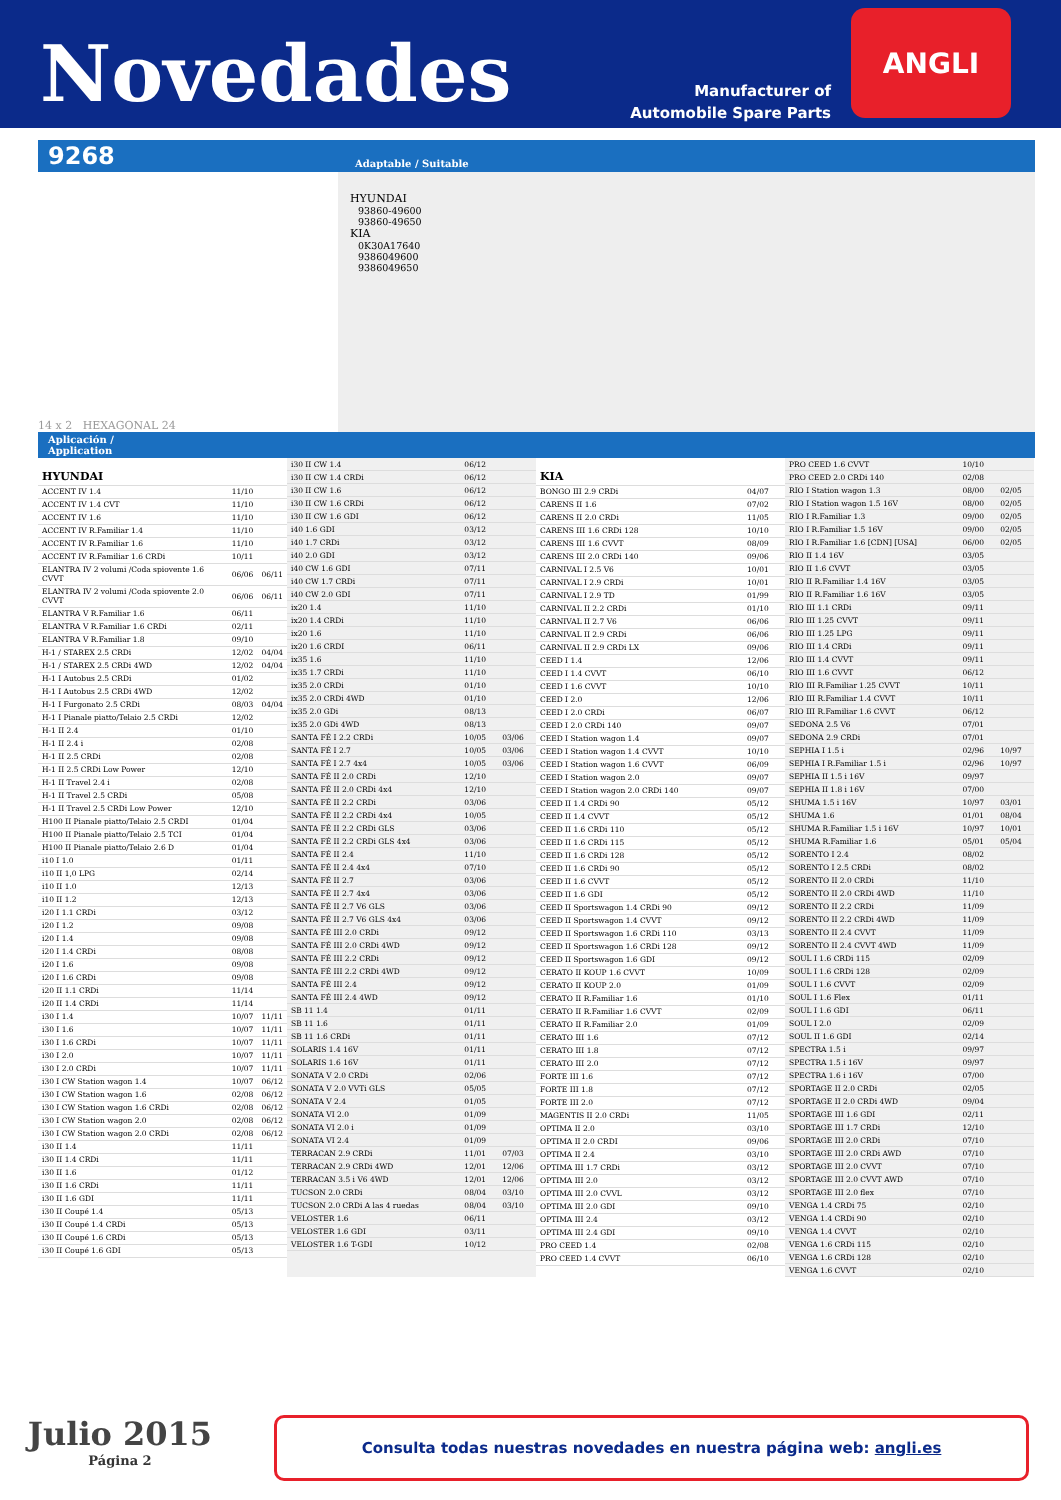Novedades
Manufacturer of
Automobile Spare Parts
ANGLI
9268
Adaptable / Suitable
14 x 2 HEXAGONAL 24
HYUNDAI
93860-49600
93860-49650
KIA
0K30A17640
9386049600
9386049650
Aplicación /
Application
| HYUNDAI | | |
| ACCENT IV 1.4 | 11/10 | |
| ACCENT IV 1.4 CVT | 11/10 | |
| ACCENT IV 1.6 | 11/10 | |
| ACCENT IV R.Familiar 1.4 | 11/10 | |
| ACCENT IV R.Familiar 1.6 | 11/10 | |
| ACCENT IV R.Familiar 1.6 CRDi | 10/11 | |
| ELANTRA IV 2 volumi /Coda spiovente 1.6 CVVT | 06/06 | 06/11 |
| ELANTRA IV 2 volumi /Coda spiovente 2.0 CVVT | 06/06 | 06/11 |
| ELANTRA V R.Familiar 1.6 | 06/11 | |
| ELANTRA V R.Familiar 1.6 CRDi | 02/11 | |
| ELANTRA V R.Familiar 1.8 | 09/10 | |
| H-1 / STAREX 2.5 CRDi | 12/02 | 04/04 |
| H-1 / STAREX 2.5 CRDi 4WD | 12/02 | 04/04 |
| H-1 I Autobus 2.5 CRDi | 01/02 | |
| H-1 I Autobus 2.5 CRDi 4WD | 12/02 | |
| H-1 I Furgonato 2.5 CRDi | 08/03 | 04/04 |
| H-1 I Pianale piatto/Telaio 2.5 CRDi | 12/02 | |
| H-1 II 2.4 | 01/10 | |
| H-1 II 2.4 i | 02/08 | |
| H-1 II 2.5 CRDi | 02/08 | |
| H-1 II 2.5 CRDi Low Power | 12/10 | |
| H-1 II Travel 2.4 i | 02/08 | |
| H-1 II Travel 2.5 CRDi | 05/08 | |
| H-1 II Travel 2.5 CRDi Low Power | 12/10 | |
| H100 II Pianale piatto/Telaio 2.5 CRDI | 01/04 | |
| H100 II Pianale piatto/Telaio 2.5 TCI | 01/04 | |
| H100 II Pianale piatto/Telaio 2.6 D | 01/04 | |
| i10 I 1.0 | 01/11 | |
| i10 II 1,0 LPG | 02/14 | |
| i10 II 1.0 | 12/13 | |
| i10 II 1.2 | 12/13 | |
| i20 I 1.1 CRDi | 03/12 | |
| i20 I 1.2 | 09/08 | |
| i20 I 1.4 | 09/08 | |
| i20 I 1.4 CRDi | 08/08 | |
| i20 I 1.6 | 09/08 | |
| i20 I 1.6 CRDi | 09/08 | |
| i20 II 1.1 CRDi | 11/14 | |
| i20 II 1.4 CRDi | 11/14 | |
| i30 I 1.4 | 10/07 | 11/11 |
| i30 I 1.6 | 10/07 | 11/11 |
| i30 I 1.6 CRDi | 10/07 | 11/11 |
| i30 I 2.0 | 10/07 | 11/11 |
| i30 I 2.0 CRDi | 10/07 | 11/11 |
| i30 I CW Station wagon 1.4 | 10/07 | 06/12 |
| i30 I CW Station wagon 1.6 | 02/08 | 06/12 |
| i30 I CW Station wagon 1.6 CRDi | 02/08 | 06/12 |
| i30 I CW Station wagon 2.0 | 02/08 | 06/12 |
| i30 I CW Station wagon 2.0 CRDi | 02/08 | 06/12 |
| i30 II 1.4 | 11/11 | |
| i30 II 1.4 CRDi | 11/11 | |
| i30 II 1.6 | 01/12 | |
| i30 II 1.6 CRDi | 11/11 | |
| i30 II 1.6 GDI | 11/11 | |
| i30 II Coupé 1.4 | 05/13 | |
| i30 II Coupé 1.4 CRDi | 05/13 | |
| i30 II Coupé 1.6 CRDi | 05/13 | |
| i30 II Coupé 1.6 GDI | 05/13 | |
| i30 II CW 1.4 | 06/12 | |
| i30 II CW 1.4 CRDi | 06/12 | |
| i30 II CW 1.6 | 06/12 | |
| i30 II CW 1.6 CRDi | 06/12 | |
| i30 II CW 1.6 GDI | 06/12 | |
| i40 1.6 GDI | 03/12 | |
| i40 1.7 CRDi | 03/12 | |
| i40 2.0 GDI | 03/12 | |
| i40 CW 1.6 GDI | 07/11 | |
| i40 CW 1.7 CRDi | 07/11 | |
| i40 CW 2.0 GDI | 07/11 | |
| ix20 1.4 | 11/10 | |
| ix20 1.4 CRDi | 11/10 | |
| ix20 1.6 | 11/10 | |
| ix20 1.6 CRDI | 06/11 | |
| ix35 1.6 | 11/10 | |
| ix35 1.7 CRDi | 11/10 | |
| ix35 2.0 CRDi | 01/10 | |
| ix35 2.0 CRDi 4WD | 01/10 | |
| ix35 2.0 GDi | 08/13 | |
| ix35 2.0 GDi 4WD | 08/13 | |
| SANTA FÉ I 2.2 CRDi | 10/05 | 03/06 |
| SANTA FÉ I 2.7 | 10/05 | 03/06 |
| SANTA FÉ I 2.7 4x4 | 10/05 | 03/06 |
| SANTA FÉ II 2.0 CRDi | 12/10 | |
| SANTA FÉ II 2.0 CRDi 4x4 | 12/10 | |
| SANTA FÉ II 2.2 CRDi | 03/06 | |
| SANTA FÉ II 2.2 CRDi 4x4 | 10/05 | |
| SANTA FÉ II 2.2 CRDi GLS | 03/06 | |
| SANTA FÉ II 2.2 CRDi GLS 4x4 | 03/06 | |
| SANTA FÉ II 2.4 | 11/10 | |
| SANTA FÉ II 2.4 4x4 | 07/10 | |
| SANTA FÉ II 2.7 | 03/06 | |
| SANTA FÉ II 2.7 4x4 | 03/06 | |
| SANTA FÉ II 2.7 V6 GLS | 03/06 | |
| SANTA FÉ II 2.7 V6 GLS 4x4 | 03/06 | |
| SANTA FÉ III 2.0 CRDi | 09/12 | |
| SANTA FÉ III 2.0 CRDi 4WD | 09/12 | |
| SANTA FÉ III 2.2 CRDi | 09/12 | |
| SANTA FÉ III 2.2 CRDi 4WD | 09/12 | |
| SANTA FÉ III 2.4 | 09/12 | |
| SANTA FÉ III 2.4 4WD | 09/12 | |
| SB 11 1.4 | 01/11 | |
| SB 11 1.6 | 01/11 | |
| SB 11 1.6 CRDi | 01/11 | |
| SOLARIS 1.4 16V | 01/11 | |
| SOLARIS 1.6 16V | 01/11 | |
| SONATA V 2.0 CRDi | 02/06 | |
| SONATA V 2.0 VVTi GLS | 05/05 | |
| SONATA V 2.4 | 01/05 | |
| SONATA VI 2.0 | 01/09 | |
| SONATA VI 2.0 i | 01/09 | |
| SONATA VI 2.4 | 01/09 | |
| TERRACAN 2.9 CRDi | 11/01 | 07/03 |
| TERRACAN 2.9 CRDi 4WD | 12/01 | 12/06 |
| TERRACAN 3.5 i V6 4WD | 12/01 | 12/06 |
| TUCSON 2.0 CRDi | 08/04 | 03/10 |
| TUCSON 2.0 CRDi A las 4 ruedas | 08/04 | 03/10 |
| VELOSTER 1.6 | 06/11 | |
| VELOSTER 1.6 GDI | 03/11 | |
| VELOSTER 1.6 T-GDI | 10/12 | |
| KIA | |
| BONGO III 2.9 CRDi | 04/07 |
| CARENS II 1.6 | 07/02 |
| CARENS II 2.0 CRDi | 11/05 |
| CARENS III 1.6 CRDi 128 | 10/10 |
| CARENS III 1.6 CVVT | 08/09 |
| CARENS III 2.0 CRDi 140 | 09/06 |
| CARNIVAL I 2.5 V6 | 10/01 |
| CARNIVAL I 2.9 CRDi | 10/01 |
| CARNIVAL I 2.9 TD | 01/99 |
| CARNIVAL II 2.2 CRDi | 01/10 |
| CARNIVAL II 2.7 V6 | 06/06 |
| CARNIVAL II 2.9 CRDi | 06/06 |
| CARNIVAL II 2.9 CRDi LX | 09/06 |
| CEED I 1.4 | 12/06 |
| CEED I 1.4 CVVT | 06/10 |
| CEED I 1.6 CVVT | 10/10 |
| CEED I 2.0 | 12/06 |
| CEED I 2.0 CRDi | 06/07 |
| CEED I 2.0 CRDi 140 | 09/07 |
| CEED I Station wagon 1.4 | 09/07 |
| CEED I Station wagon 1.4 CVVT | 10/10 |
| CEED I Station wagon 1.6 CVVT | 06/09 |
| CEED I Station wagon 2.0 | 09/07 |
| CEED I Station wagon 2.0 CRDi 140 | 09/07 |
| CEED II 1.4 CRDi 90 | 05/12 |
| CEED II 1.4 CVVT | 05/12 |
| CEED II 1.6 CRDi 110 | 05/12 |
| CEED II 1.6 CRDi 115 | 05/12 |
| CEED II 1.6 CRDi 128 | 05/12 |
| CEED II 1.6 CRDi 90 | 05/12 |
| CEED II 1.6 CVVT | 05/12 |
| CEED II 1.6 GDI | 05/12 |
| CEED II Sportswagon 1.4 CRDi 90 | 09/12 |
| CEED II Sportswagon 1.4 CVVT | 09/12 |
| CEED II Sportswagon 1.6 CRDi 110 | 03/13 |
| CEED II Sportswagon 1.6 CRDi 128 | 09/12 |
| CEED II Sportswagon 1.6 GDI | 09/12 |
| CERATO II KOUP 1.6 CVVT | 10/09 |
| CERATO II KOUP 2.0 | 01/09 |
| CERATO II R.Familiar 1.6 | 01/10 |
| CERATO II R.Familiar 1.6 CVVT | 02/09 |
| CERATO II R.Familiar 2.0 | 01/09 |
| CERATO III 1.6 | 07/12 |
| CERATO III 1.8 | 07/12 |
| CERATO III 2.0 | 07/12 |
| FORTE III 1.6 | 07/12 |
| FORTE III 1.8 | 07/12 |
| FORTE III 2.0 | 07/12 |
| MAGENTIS II 2.0 CRDi | 11/05 |
| OPTIMA II 2.0 | 03/10 |
| OPTIMA II 2.0 CRDI | 09/06 |
| OPTIMA II 2.4 | 03/10 |
| OPTIMA III 1.7 CRDi | 03/12 |
| OPTIMA III 2.0 | 03/12 |
| OPTIMA III 2.0 CVVL | 03/12 |
| OPTIMA III 2.0 GDI | 09/10 |
| OPTIMA III 2.4 | 03/12 |
| OPTIMA III 2.4 GDI | 09/10 |
| PRO CEED 1.4 | 02/08 |
| PRO CEED 1.4 CVVT | 06/10 |
| PRO CEED 1.6 CVVT | 10/10 | |
| PRO CEED 2.0 CRDi 140 | 02/08 | |
| RIO I Station wagon 1.3 | 08/00 | 02/05 |
| RIO I Station wagon 1.5 16V | 08/00 | 02/05 |
| RIO I R.Familiar 1.3 | 09/00 | 02/05 |
| RIO I R.Familiar 1.5 16V | 09/00 | 02/05 |
| RIO I R.Familiar 1.6 [CDN] [USA] | 06/00 | 02/05 |
| RIO II 1.4 16V | 03/05 | |
| RIO II 1.6 CVVT | 03/05 | |
| RIO II R.Familiar 1.4 16V | 03/05 | |
| RIO II R.Familiar 1.6 16V | 03/05 | |
| RIO III 1.1 CRDi | 09/11 | |
| RIO III 1.25 CVVT | 09/11 | |
| RIO III 1.25 LPG | 09/11 | |
| RIO III 1.4 CRDi | 09/11 | |
| RIO III 1.4 CVVT | 09/11 | |
| RIO III 1.6 CVVT | 06/12 | |
| RIO III R.Familiar 1.25 CVVT | 10/11 | |
| RIO III R.Familiar 1.4 CVVT | 10/11 | |
| RIO III R.Familiar 1.6 CVVT | 06/12 | |
| SEDONA 2.5 V6 | 07/01 | |
| SEDONA 2.9 CRDi | 07/01 | |
| SEPHIA I 1.5 i | 02/96 | 10/97 |
| SEPHIA I R.Familiar 1.5 i | 02/96 | 10/97 |
| SEPHIA II 1.5 i 16V | 09/97 | |
| SEPHIA II 1.8 i 16V | 07/00 | |
| SHUMA 1.5 i 16V | 10/97 | 03/01 |
| SHUMA 1.6 | 01/01 | 08/04 |
| SHUMA R.Familiar 1.5 i 16V | 10/97 | 10/01 |
| SHUMA R.Familiar 1.6 | 05/01 | 05/04 |
| SORENTO I 2.4 | 08/02 | |
| SORENTO I 2.5 CRDi | 08/02 | |
| SORENTO II 2.0 CRDi | 11/10 | |
| SORENTO II 2.0 CRDi 4WD | 11/10 | |
| SORENTO II 2.2 CRDi | 11/09 | |
| SORENTO II 2.2 CRDi 4WD | 11/09 | |
| SORENTO II 2.4 CVVT | 11/09 | |
| SORENTO II 2.4 CVVT 4WD | 11/09 | |
| SOUL I 1.6 CRDi 115 | 02/09 | |
| SOUL I 1.6 CRDi 128 | 02/09 | |
| SOUL I 1.6 CVVT | 02/09 | |
| SOUL I 1.6 Flex | 01/11 | |
| SOUL I 1.6 GDI | 06/11 | |
| SOUL I 2.0 | 02/09 | |
| SOUL II 1.6 GDI | 02/14 | |
| SPECTRA 1.5 i | 09/97 | |
| SPECTRA 1.5 i 16V | 09/97 | |
| SPECTRA 1.6 i 16V | 07/00 | |
| SPORTAGE II 2.0 CRDi | 02/05 | |
| SPORTAGE II 2.0 CRDi 4WD | 09/04 | |
| SPORTAGE III 1.6 GDI | 02/11 | |
| SPORTAGE III 1.7 CRDi | 12/10 | |
| SPORTAGE III 2.0 CRDi | 07/10 | |
| SPORTAGE III 2.0 CRDi AWD | 07/10 | |
| SPORTAGE III 2.0 CVVT | 07/10 | |
| SPORTAGE III 2.0 CVVT AWD | 07/10 | |
| SPORTAGE III 2.0 flex | 07/10 | |
| VENGA 1.4 CRDi 75 | 02/10 | |
| VENGA 1.4 CRDi 90 | 02/10 | |
| VENGA 1.4 CVVT | 02/10 | |
| VENGA 1.6 CRDi 115 | 02/10 | |
| VENGA 1.6 CRDi 128 | 02/10 | |
| VENGA 1.6 CVVT | 02/10 | |
Julio 2015
Página 2
Consulta todas nuestras novedades en nuestra página web: angli.es